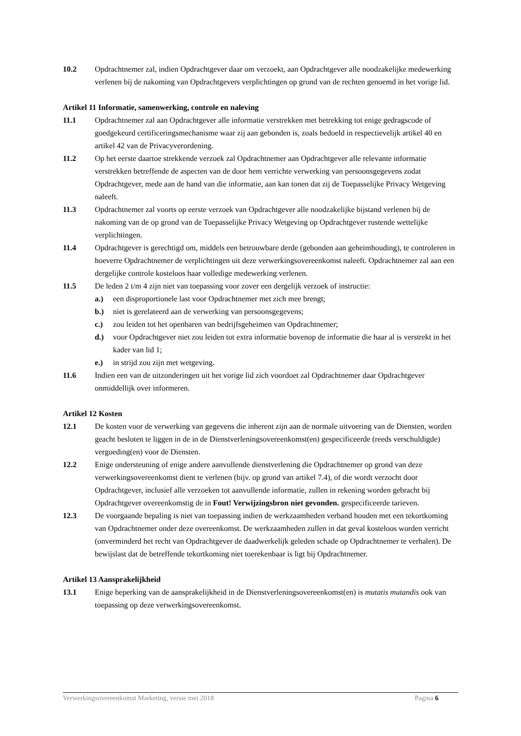10.2 Opdrachtnemer zal, indien Opdrachtgever daar om verzoekt, aan Opdrachtgever alle noodzakelijke medewerking verlenen bij de nakoming van Opdrachtgevers verplichtingen op grond van de rechten genoemd in het vorige lid.
Artikel 11 Informatie, samenwerking, controle en naleving
11.1 Opdrachtnemer zal aan Opdrachtgever alle informatie verstrekken met betrekking tot enige gedragscode of goedgekeurd certificeringsmechanisme waar zij aan gebonden is, zoals bedoeld in respectievelijk artikel 40 en artikel 42 van de Privacyverordening.
11.2 Op het eerste daartoe strekkende verzoek zal Opdrachtnemer aan Opdrachtgever alle relevante informatie verstrekken betreffende de aspecten van de door hem verrichte verwerking van persoonsgegevens zodat Opdrachtgever, mede aan de hand van die informatie, aan kan tonen dat zij de Toepasselijke Privacy Wetgeving naleeft.
11.3 Opdrachtnemer zal voorts op eerste verzoek van Opdrachtgever alle noodzakelijke bijstand verlenen bij de nakoming van de op grond van de Toepasselijke Privacy Wetgeving op Opdrachtgever rustende wettelijke verplichtingen.
11.4 Opdrachtgever is gerechtigd om, middels een betrouwbare derde (gebonden aan geheimhouding), te controleren in hoeverre Opdrachtnemer de verplichtingen uit deze verwerkingsovereenkomst naleeft. Opdrachtnemer zal aan een dergelijke controle kosteloos haar volledige medewerking verlenen.
11.5 De leden 2 t/m 4 zijn niet van toepassing voor zover een dergelijk verzoek of instructie:
a.) een disproportionele last voor Opdrachtnemer met zich mee brengt;
b.) niet is gerelateerd aan de verwerking van persoonsgegevens;
c.) zou leiden tot het openbaren van bedrijfsgeheimen van Opdrachtnemer;
d.) voor Opdrachtgever niet zou leiden tot extra informatie bovenop de informatie die haar al is verstrekt in het kader van lid 1;
e.) in strijd zou zijn met wetgeving.
11.6 Indien een van de uitzonderingen uit het vorige lid zich voordoet zal Opdrachtnemer daar Opdrachtgever onmiddellijk over informeren.
Artikel 12 Kosten
12.1 De kosten voor de verwerking van gegevens die inherent zijn aan de normale uitvoering van de Diensten, worden geacht besloten te liggen in de in de Dienstverleningsovereenkomst(en) gespecificeerde (reeds verschuldigde) vergoeding(en) voor de Diensten.
12.2 Enige ondersteuning of enige andere aanvullende dienstverlening die Opdrachtnemer op grond van deze verwerkingsovereenkomst dient te verlenen (bijv. op grond van artikel 7.4), of die wordt verzocht door Opdrachtgever, inclusief alle verzoeken tot aanvullende informatie, zullen in rekening worden gebracht bij Opdrachtgever overeenkomstig de in Fout! Verwijzingsbron niet gevonden. gespecificeerde tarieven.
12.3 De voorgaande bepaling is niet van toepassing indien de werkzaamheden verband houden met een tekortkoming van Opdrachtnemer onder deze overeenkomst. De werkzaamheden zullen in dat geval kosteloos worden verricht (onverminderd het recht van Opdrachtgever de daadwerkelijk geleden schade op Opdrachtnemer te verhalen). De bewijslast dat de betreffende tekortkoming niet toerekenbaar is ligt bij Opdrachtnemer.
Artikel 13 Aansprakelijkheid
13.1 Enige beperking van de aansprakelijkheid in de Dienstverleningsovereenkomst(en) is mutatis mutandis ook van toepassing op deze verwerkingsovereenkomst.
Verwerkingsovereenkomst Marketing, versie mei 2018 Pagina 6